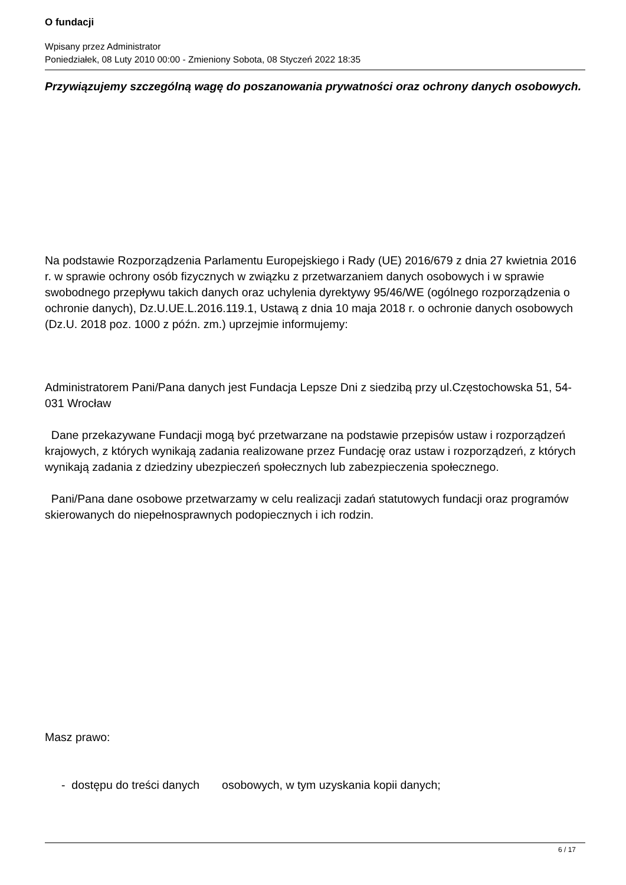O fundacji
Wpisany przez Administrator
Poniedziałek, 08 Luty 2010 00:00 - Zmieniony Sobota, 08 Styczeń 2022 18:35
Przywiązujemy szczególną wagę do poszanowania prywatności oraz ochrony danych osobowych.
Na podstawie Rozporządzenia Parlamentu Europejskiego i Rady (UE) 2016/679 z dnia 27 kwietnia 2016 r. w sprawie ochrony osób fizycznych w związku z przetwarzaniem danych osobowych i w sprawie swobodnego przepływu takich danych oraz uchylenia dyrektywy 95/46/WE (ogólnego rozporządzenia o ochronie danych), Dz.U.UE.L.2016.119.1, Ustawą z dnia 10 maja 2018 r. o ochronie danych osobowych (Dz.U. 2018 poz. 1000 z późn. zm.) uprzejmie informujemy:
Administratorem Pani/Pana danych jest Fundacja Lepsze Dni z siedzibą przy ul.Częstochowska 51, 54-031 Wrocław
Dane przekazywane Fundacji mogą być przetwarzane na podstawie przepisów ustaw i rozporządzeń krajowych, z których wynikają zadania realizowane przez Fundację oraz ustaw i rozporządzeń, z których wynikają zadania z dziedziny ubezpieczeń społecznych lub zabezpieczenia społecznego.
Pani/Pana dane osobowe przetwarzamy w celu realizacji zadań statutowych fundacji oraz programów skierowanych do niepełnosprawnych podopiecznych i ich rodzin.
Masz prawo:
- dostępu do treści danych osobowych, w tym uzyskania kopii danych;
6 / 17